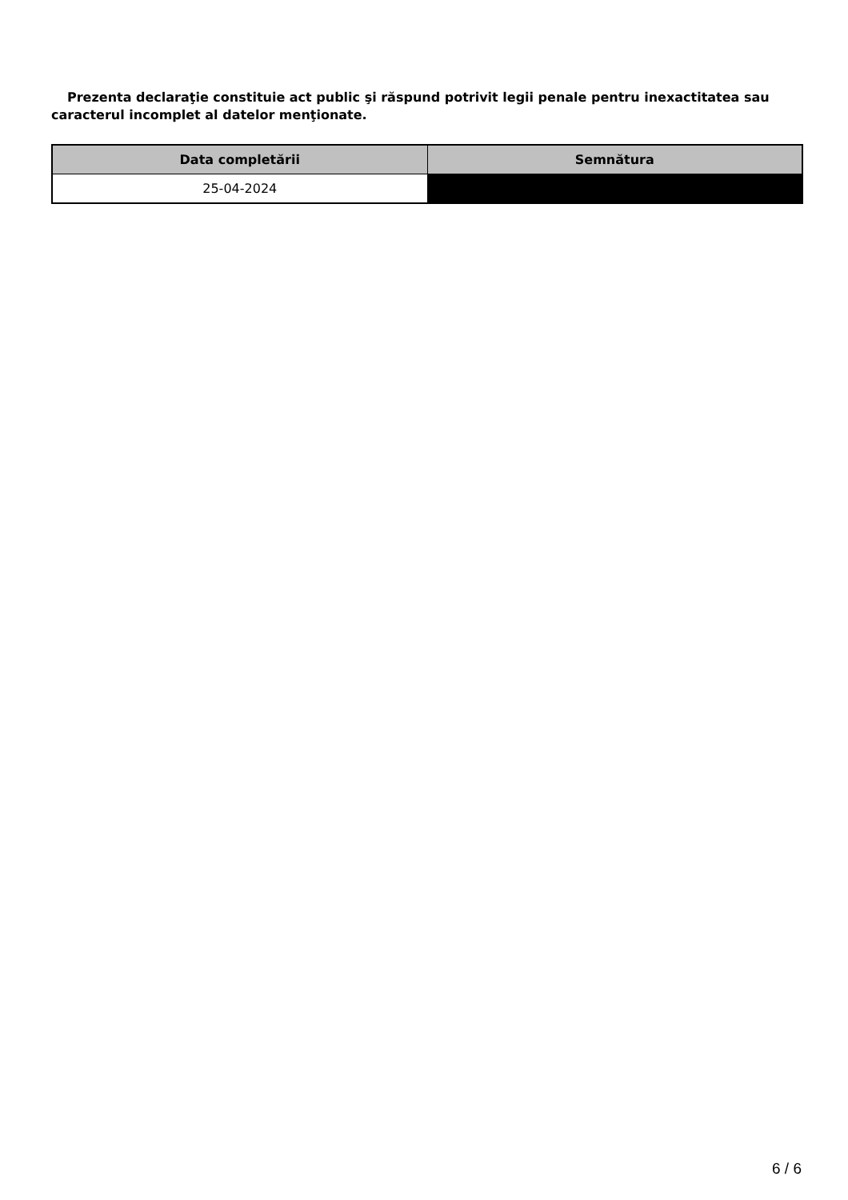Prezenta declaraţie constituie act public şi răspund potrivit legii penale pentru inexactitatea sau caracterul incomplet al datelor menţionate.
| Data completării | Semnătura |
| --- | --- |
| 25-04-2024 | |
6 / 6